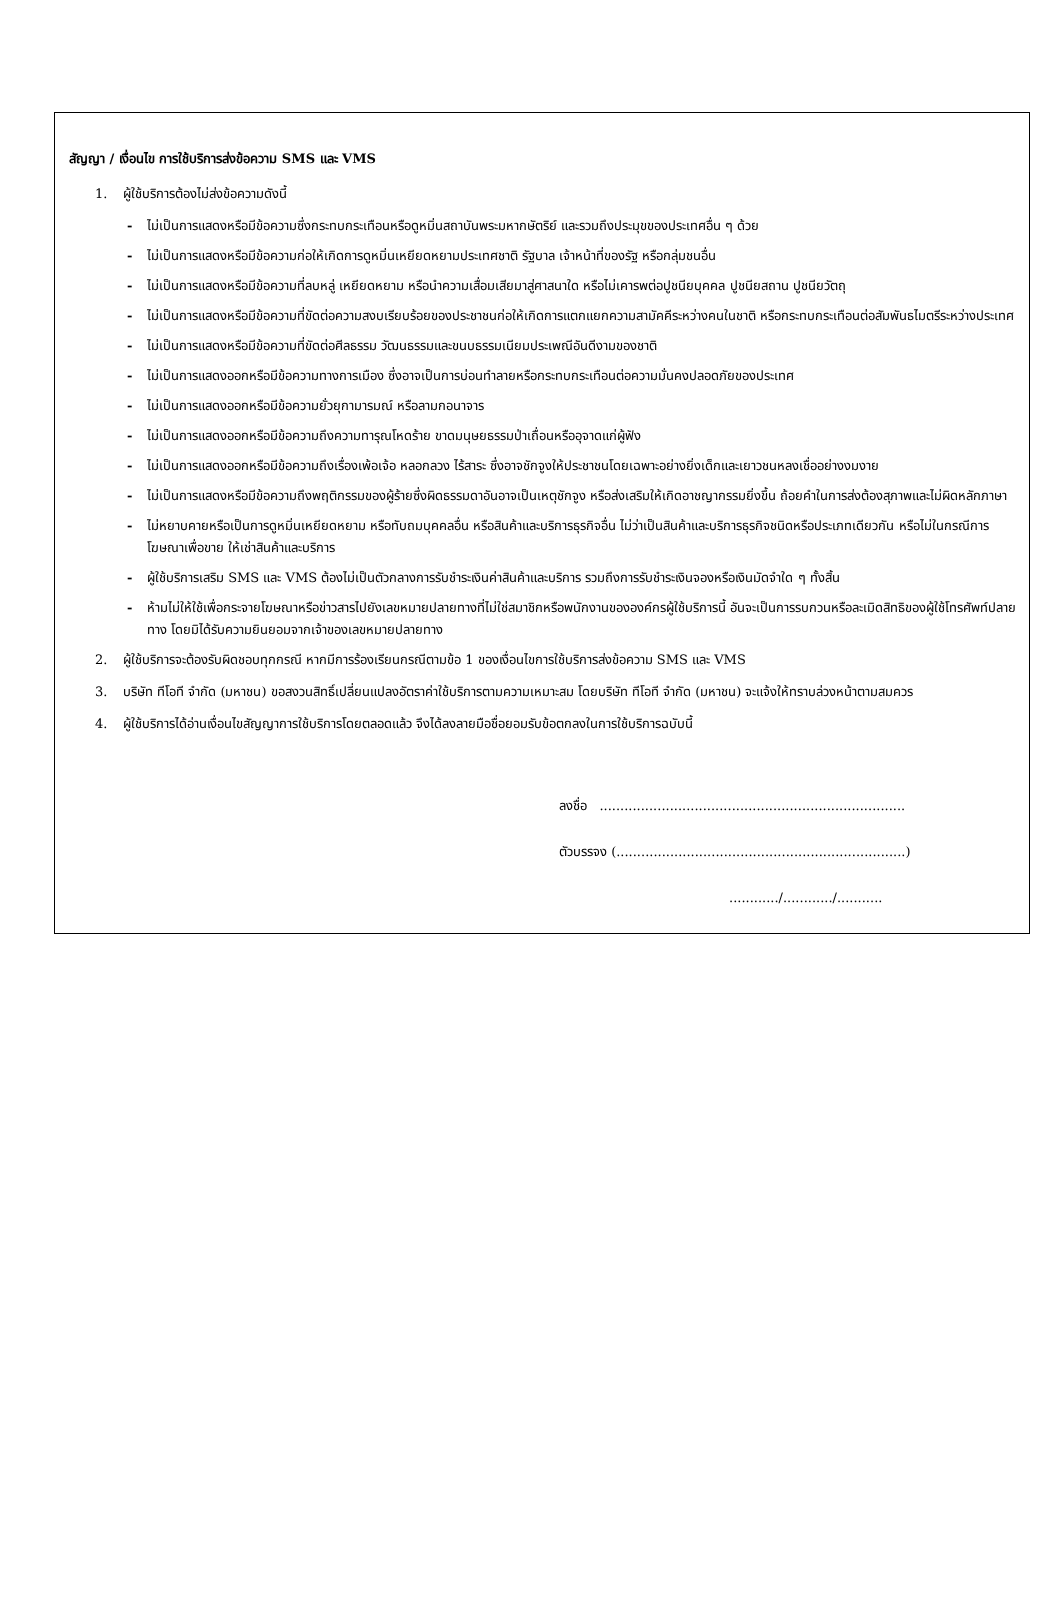สัญญา / เงื่อนไข การใช้บริการส่งข้อความ SMS และ VMS
1. ผู้ใช้บริการต้องไม่ส่งข้อความดังนี้
- ไม่เป็นการแสดงหรือมีข้อความซึ่งกระทบกระเทือนหรือดูหมิ่นสถาบันพระมหากษัตริย์ และรวมถึงประมุขของประเทศอื่น ๆ ด้วย
- ไม่เป็นการแสดงหรือมีข้อความก่อให้เกิดการดูหมิ่นเหยียดหยามประเทศชาติ รัฐบาล เจ้าหน้าที่ของรัฐ หรือกลุ่มชนอื่น
- ไม่เป็นการแสดงหรือมีข้อความที่ลบหลู่ เหยียดหยาม หรือนำความเสื่อมเสียมาสู่ศาสนาใด หรือไม่เคารพต่อปูชนียบุคคล ปูชนียสถาน ปูชนียวัตถุ
- ไม่เป็นการแสดงหรือมีข้อความที่ขัดต่อความสงบเรียบร้อยของประชาชนก่อให้เกิดการแตกแยกความสามัคคีระหว่างคนในชาติ หรือกระทบกระเทือนต่อสัมพันธไมตรีระหว่างประเทศ
- ไม่เป็นการแสดงหรือมีข้อความที่ขัดต่อศีลธรรม วัฒนธรรมและขนบธรรมเนียมประเพณีอันดีงามของชาติ
- ไม่เป็นการแสดงออกหรือมีข้อความทางการเมือง ซึ่งอาจเป็นการบ่อนทำลายหรือกระทบกระเทือนต่อความมั่นคงปลอดภัยของประเทศ
- ไม่เป็นการแสดงออกหรือมีข้อความยั่วยุกามารมณ์ หรือลามกอนาจาร
- ไม่เป็นการแสดงออกหรือมีข้อความถึงความทารุณโหดร้าย ขาดมนุษยธรรมป่าเถื่อนหรืออุจาดแก่ผู้ฟัง
- ไม่เป็นการแสดงออกหรือมีข้อความถึงเรื่องเพ้อเจ้อ หลอกลวง ไร้สาระ ซึ่งอาจชักจูงให้ประชาชนโดยเฉพาะอย่างยิ่งเด็กและเยาวชนหลงเชื่ออย่างงมงาย
- ไม่เป็นการแสดงหรือมีข้อความถึงพฤติกรรมของผู้ร้ายซึ่งผิดธรรมดาอันอาจเป็นเหตุชักจูง หรือส่งเสริมให้เกิดอาชญากรรมยิ่งขึ้น ถ้อยคำในการส่งต้องสุภาพและไม่ผิดหลักภาษา
- ไม่หยาบคายหรือเป็นการดูหมิ่นเหยียดหยาม หรือทับถมบุคคลอื่น หรือสินค้าและบริการธุรกิจอื่น ไม่ว่าเป็นสินค้าและบริการธุรกิจชนิดหรือประเภทเดียวกัน หรือไม่ในกรณีการโฆษณาเพื่อขาย ให้เช่าสินค้าและบริการ
- ผู้ใช้บริการเสริม SMS และ VMS ต้องไม่เป็นตัวกลางการรับชำระเงินค่าสินค้าและบริการ รวมถึงการรับชำระเงินจองหรือเงินมัดจำใด ๆ ทั้งสิ้น
- ห้ามไม่ให้ใช้เพื่อกระจายโฆษณาหรือข่าวสารไปยังเลขหมายปลายทางที่ไม่ใช่สมาชิกหรือพนักงานขององค์กรผู้ใช้บริการนี้ อันจะเป็นการรบกวนหรือละเมิดสิทธิของผู้ใช้โทรศัพท์ปลายทาง โดยมิได้รับความยินยอมจากเจ้าของเลขหมายปลายทาง
2. ผู้ใช้บริการจะต้องรับผิดชอบทุกกรณี หากมีการร้องเรียนกรณีตามข้อ 1 ของเงื่อนไขการใช้บริการส่งข้อความ SMS และ VMS
3. บริษัท ทีโอที จำกัด (มหาชน) ขอสงวนสิทธิ์เปลี่ยนแปลงอัตราค่าใช้บริการตามความเหมาะสม โดยบริษัท ทีโอที จำกัด (มหาชน) จะแจ้งให้ทราบล่วงหน้าตามสมควร
4. ผู้ใช้บริการได้อ่านเงื่อนไขสัญญาการใช้บริการโดยตลอดแล้ว จึงได้ลงลายมือชื่อยอมรับข้อตกลงในการใช้บริการฉบับนี้
ลงชื่อ ..........................................................................
ตัวบรรจง (......................................................................)
............/............/...........